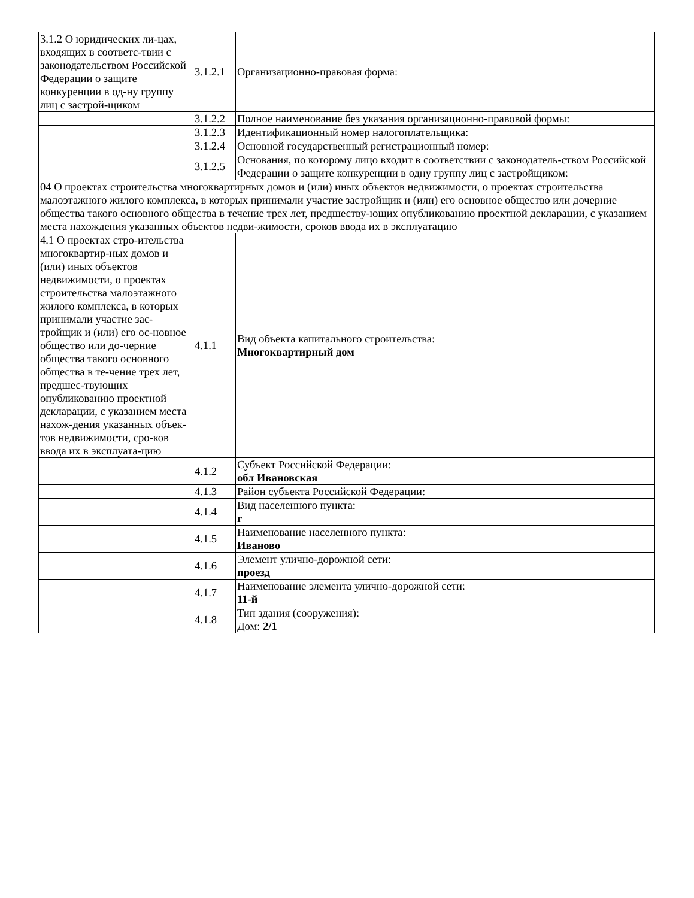| 3.1.2 О юридических ли-цах, входящих в соответс-твии с законодательством Российской Федерации о защите конкуренции в од-ну группу лиц с застрой-щиком | 3.1.2.1 | Организационно-правовая форма: |
| | 3.1.2.2 | Полное наименование без указания организационно-правовой формы: |
| | 3.1.2.3 | Идентификационный номер налогоплательщика: |
| | 3.1.2.4 | Основной государственный регистрационный номер: |
| | 3.1.2.5 | Основания, по которому лицо входит в соответствии с законодатель-ством Российской Федерации о защите конкуренции в одну группу лиц с застройщиком: |
| 04 О проектах строительства многоквартирных домов и (или) иных объектов недвижимости, о проектах строительства малоэтажного жилого комплекса, в которых принимали участие застройщик и (или) его основное общество или дочерние общества такого основного общества в течение трех лет, предшеству-ющих опубликованию проектной декларации, с указанием места нахождения указанных объектов недви-жимости, сроков ввода их в эксплуатацию | | |
| 4.1 О проектах стро-ительства многоквартир-ных домов и (или) иных объектов недвижимости, о проектах строительства малоэтажного жилого комплекса, в которых принимали участие зас-тройщик и (или) его ос-новное общество или до-черние общества такого основного общества в те-чение трех лет, предшес-твующих опубликованию проектной декларации, с указанием места нахож-дения указанных объек-тов недвижимости, сро-ков ввода их в эксплуата-цию | 4.1.1 | Вид объекта капитального строительства: Многоквартирный дом |
| | 4.1.2 | Субъект Российской Федерации: обл Ивановская |
| | 4.1.3 | Район субъекта Российской Федерации: |
| | 4.1.4 | Вид населенного пункта: г |
| | 4.1.5 | Наименование населенного пункта: Иваново |
| | 4.1.6 | Элемент улично-дорожной сети: проезд |
| | 4.1.7 | Наименование элемента улично-дорожной сети: 11-й |
| | 4.1.8 | Тип здания (сооружения): Дом: 2/1 |